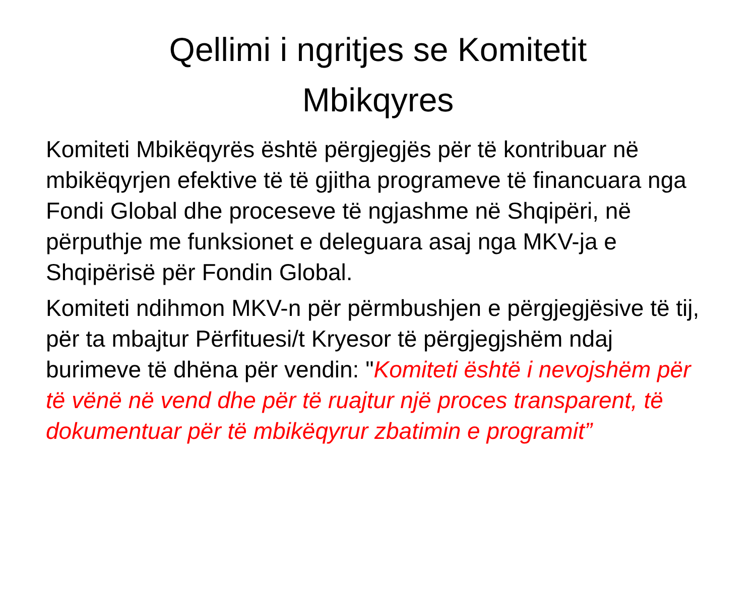Qellimi i ngritjes se Komitetit
Mbikqyres
Komiteti Mbikëqyrës është përgjegjës për të kontribuar në mbikëqyrjen efektive të të gjitha programeve të financuara nga Fondi Global dhe proceseve të ngjashme në Shqipëri, në përputhje me funksionet e deleguara asaj nga MKV-ja e Shqipërisë për Fondin Global.
Komiteti ndihmon MKV-n për përmbushjen e përgjegjësive të tij, për ta mbajtur Përfituesi/t Kryesor të përgjegjshëm ndaj burimeve të dhëna për vendin: "Komiteti është i nevojshëm për të vënë në vend dhe për të ruajtur një proces transparent, të dokumentuar për të mbikëqyrur zbatimin e programit”